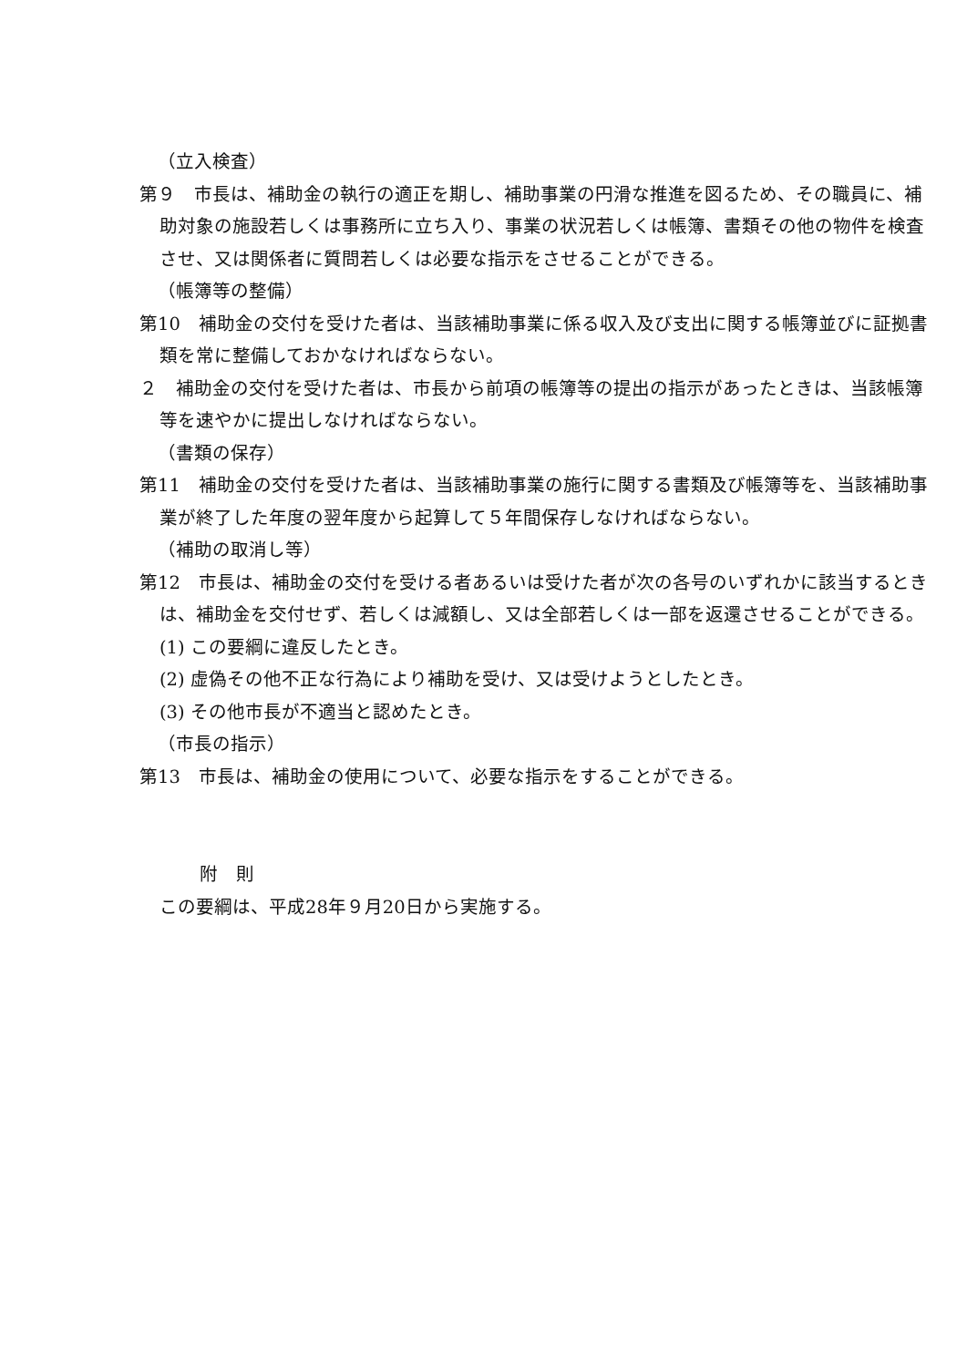（立入検査）
第９　市長は、補助金の執行の適正を期し、補助事業の円滑な推進を図るため、その職員に、補助対象の施設若しくは事務所に立ち入り、事業の状況若しくは帳簿、書類その他の物件を検査させ、又は関係者に質問若しくは必要な指示をさせることができる。
（帳簿等の整備）
第10　補助金の交付を受けた者は、当該補助事業に係る収入及び支出に関する帳簿並びに証拠書類を常に整備しておかなければならない。
２　補助金の交付を受けた者は、市長から前項の帳簿等の提出の指示があったときは、当該帳簿等を速やかに提出しなければならない。
（書類の保存）
第11　補助金の交付を受けた者は、当該補助事業の施行に関する書類及び帳簿等を、当該補助事業が終了した年度の翌年度から起算して５年間保存しなければならない。
（補助の取消し等）
第12　市長は、補助金の交付を受ける者あるいは受けた者が次の各号のいずれかに該当するときは、補助金を交付せず、若しくは減額し、又は全部若しくは一部を返還させることができる。
(1) この要綱に違反したとき。
(2) 虚偽その他不正な行為により補助を受け、又は受けようとしたとき。
(3) その他市長が不適当と認めたとき。
（市長の指示）
第13　市長は、補助金の使用について、必要な指示をすることができる。
附　則
この要綱は、平成28年９月20日から実施する。